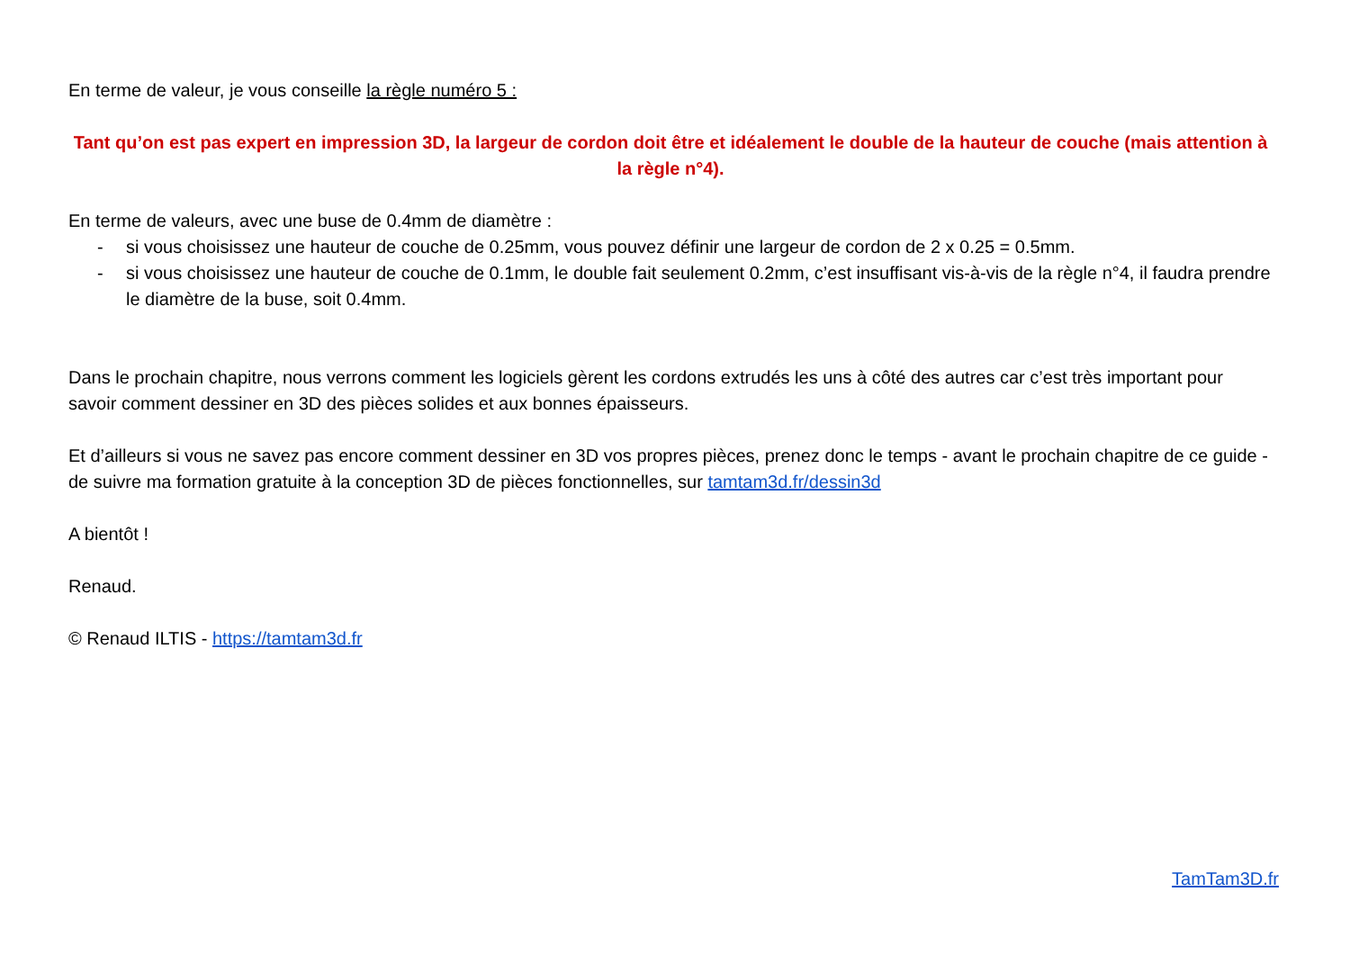En terme de valeur, je vous conseille la règle numéro 5 :
Tant qu’on est pas expert en impression 3D, la largeur de cordon doit être et idéalement le double de la hauteur de couche (mais attention à la règle n°4).
En terme de valeurs, avec une buse de 0.4mm de diamètre :
- si vous choisissez une hauteur de couche de 0.25mm, vous pouvez définir une largeur de cordon de 2 x 0.25 = 0.5mm.
- si vous choisissez une hauteur de couche de 0.1mm, le double fait seulement 0.2mm, c’est insuffisant vis-à-vis de la règle n°4, il faudra prendre le diamètre de la buse, soit 0.4mm.
Dans le prochain chapitre, nous verrons comment les logiciels gèrent les cordons extrudés les uns à côté des autres car c’est très important pour savoir comment dessiner en 3D des pièces solides et aux bonnes épaisseurs.
Et d’ailleurs si vous ne savez pas encore comment dessiner en 3D vos propres pièces, prenez donc le temps - avant le prochain chapitre de ce guide - de suivre ma formation gratuite à la conception 3D de pièces fonctionnelles, sur tamtam3d.fr/dessin3d
A bientôt !
Renaud.
© Renaud ILTIS - https://tamtam3d.fr
TamTam3D.fr